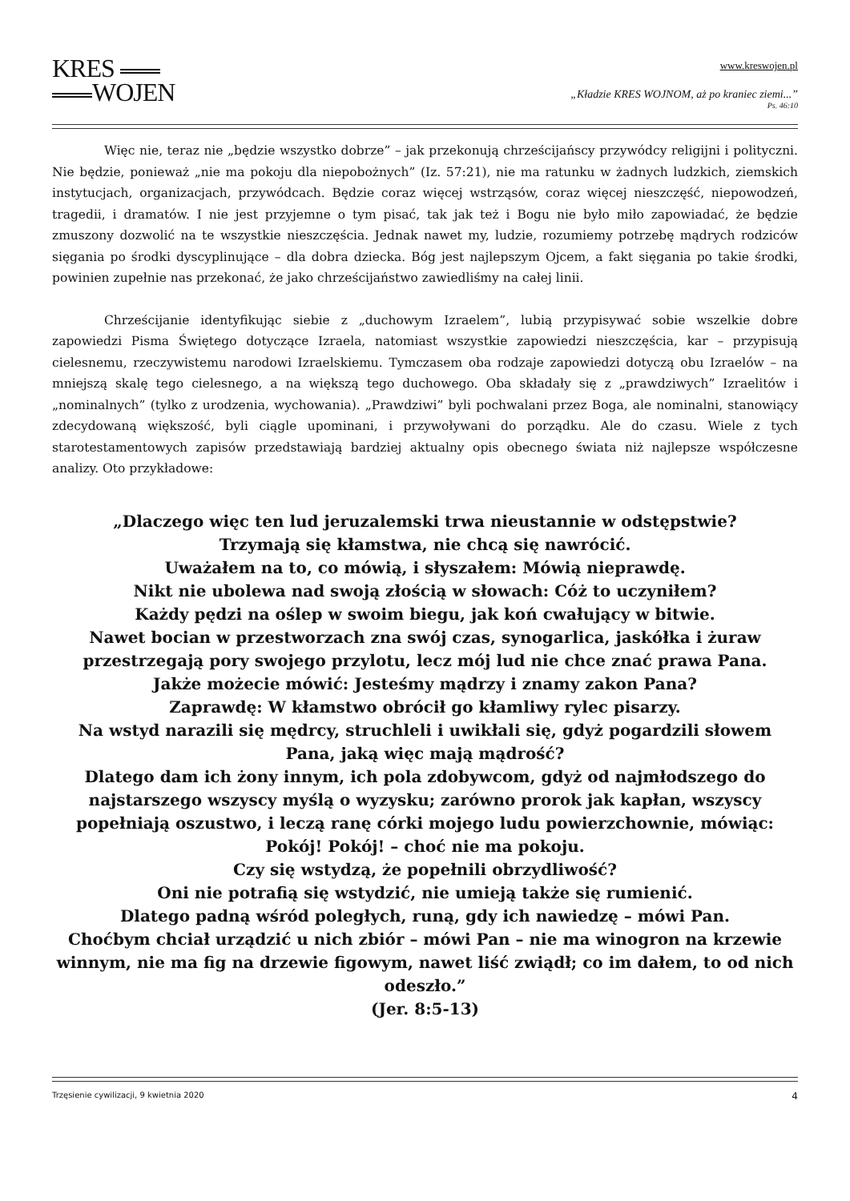KRES
WOJEN
www.kreswojen.pl
„Kładzie KRES WOJNOM, aż po kraniec ziemi...”
Ps. 46:10
Więc nie, teraz nie „będzie wszystko dobrze” – jak przekonują chrześcijańscy przywódcy religijni i polityczni. Nie będzie, ponieważ „nie ma pokoju dla niepobożnych” (Iz. 57:21), nie ma ratunku w żadnych ludzkich, ziemskich instytucjach, organizacjach, przywódcach. Będzie coraz więcej wstrząsów, coraz więcej nieszczęść, niepowodzeń, tragedii, i dramatów. I nie jest przyjemne o tym pisać, tak jak też i Bogu nie było miło zapowiadać, że będzie zmuszony dozwolić na te wszystkie nieszczęścia. Jednak nawet my, ludzie, rozumiemy potrzebę mądrych rodziców sięgania po środki dyscyplinujące – dla dobra dziecka. Bóg jest najlepszym Ojcem, a fakt sięgania po takie środki, powinien zupełnie nas przekonać, że jako chrześcijaństwo zawiedliśmy na całej linii.
Chrześcijanie identyfikując siebie z „duchowym Izraelem”, lubią przypisywać sobie wszelkie dobre zapowiedzi Pisma Świętego dotyczące Izraela, natomiast wszystkie zapowiedzi nieszczęścia, kar – przypisują cielesnemu, rzeczywistemu narodowi Izraelskiemu. Tymczasem oba rodzaje zapowiedzi dotyczą obu Izraelów – na mniejszą skalę tego cielesnego, a na większą tego duchowego. Oba składały się z „prawdziwych” Izraelitów i „nominalnych” (tylko z urodzenia, wychowania). „Prawdziwi” byli pochwalani przez Boga, ale nominalni, stanowiący zdecydowaną większość, byli ciągle upominani, i przywoływani do porządku. Ale do czasu. Wiele z tych starotestamentowych zapisów przedstawiają bardziej aktualny opis obecnego świata niż najlepsze współczesne analizy. Oto przykładowe:
„Dlaczego więc ten lud jeruzalemski trwa nieustannie w odstępstwie?
Trzymają się kłamstwa, nie chcą się nawrócić.
Uważałem na to, co mówią, i słyszałem: Mówią nieprawdę.
Nikt nie ubolewa nad swoją złością w słowach: Cóż to uczyniłem?
Każdy pędzi na oślep w swoim biegu, jak koń cwałujący w bitwie.
Nawet bocian w przestworzach zna swój czas, synogarlica, jaskółka i żuraw przestrzegają pory swojego przylotu, lecz mój lud nie chce znać prawa Pana.
Jakże możecie mówić: Jesteśmy mądrzy i znamy zakon Pana?
Zaprawdę: W kłamstwo obrócił go kłamliwy rylec pisarzy.
Na wstyd narazili się mędrcy, struchleli i uwikłali się, gdyż pogardzili słowem Pana, jaką więc mają mądrość?
Dlatego dam ich żony innym, ich pola zdobywcom, gdyż od najmłodszego do najstarszego wszyscy myślą o wyzysku; zarówno prorok jak kapłan, wszyscy popełniają oszustwo, i leczą ranę córki mojego ludu powierzchownie, mówiąc: Pokój! Pokój! – choć nie ma pokoju.
Czy się wstydzą, że popełnili obrzydliwość?
Oni nie potrafią się wstydzić, nie umieją także się rumienić.
Dlatego padną wśród poległych, runą, gdy ich nawiedzę – mówi Pan.
Choćbym chciał urządzić u nich zbiór – mówi Pan – nie ma winogron na krzewie winnym, nie ma fig na drzewie figowym, nawet liść zwiądł; co im dałem, to od nich odeszło.”
(Jer. 8:5-13)
Trzęsienie cywilizacji, 9 kwietnia 2020 4